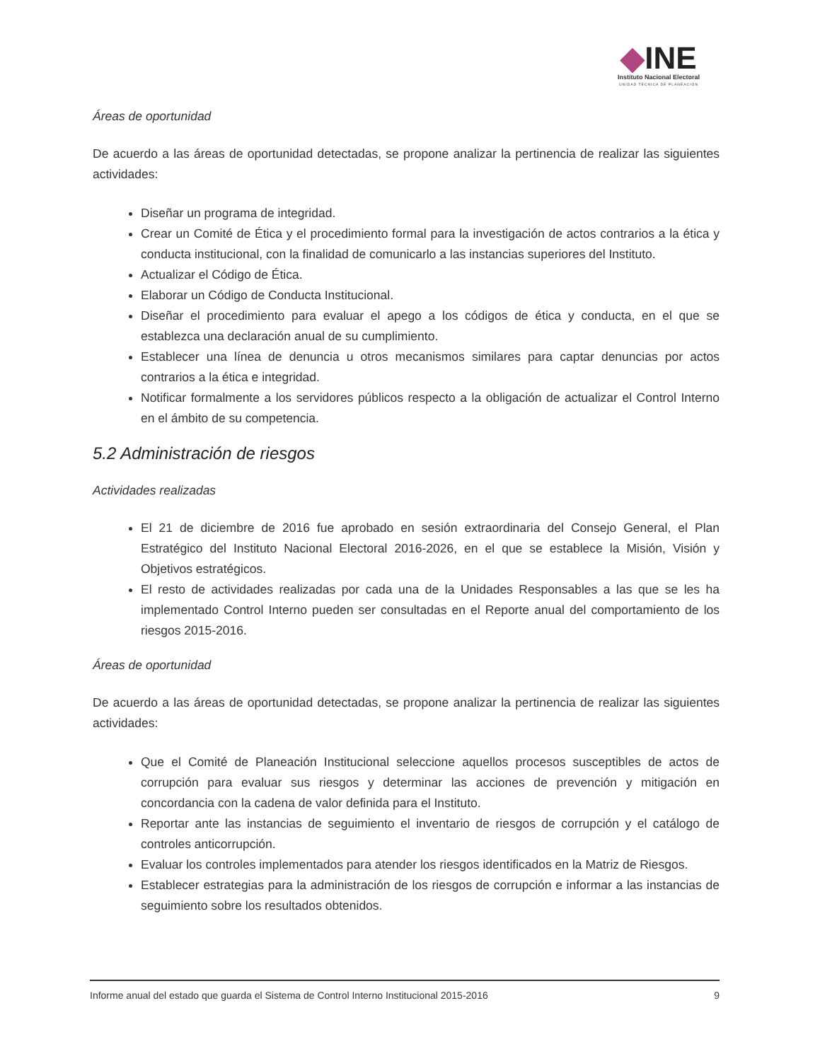◆INE
Instituto Nacional Electoral
UNIDAD TÉCNICA DE PLANEACIÓN
Áreas de oportunidad
De acuerdo a las áreas de oportunidad detectadas, se propone analizar la pertinencia de realizar las siguientes actividades:
Diseñar un programa de integridad.
Crear un Comité de Ética y el procedimiento formal para la investigación de actos contrarios a la ética y conducta institucional, con la finalidad de comunicarlo a las instancias superiores del Instituto.
Actualizar el Código de Ética.
Elaborar un Código de Conducta Institucional.
Diseñar el procedimiento para evaluar el apego a los códigos de ética y conducta, en el que se establezca una declaración anual de su cumplimiento.
Establecer una línea de denuncia u otros mecanismos similares para captar denuncias por actos contrarios a la ética e integridad.
Notificar formalmente a los servidores públicos respecto a la obligación de actualizar el Control Interno en el ámbito de su competencia.
5.2 Administración de riesgos
Actividades realizadas
El 21 de diciembre de 2016 fue aprobado en sesión extraordinaria del Consejo General, el Plan Estratégico del Instituto Nacional Electoral 2016-2026, en el que se establece la Misión, Visión y Objetivos estratégicos.
El resto de actividades realizadas por cada una de la Unidades Responsables a las que se les ha implementado Control Interno pueden ser consultadas en el Reporte anual del comportamiento de los riesgos 2015-2016.
Áreas de oportunidad
De acuerdo a las áreas de oportunidad detectadas, se propone analizar la pertinencia de realizar las siguientes actividades:
Que el Comité de Planeación Institucional seleccione aquellos procesos susceptibles de actos de corrupción para evaluar sus riesgos y determinar las acciones de prevención y mitigación en concordancia con la cadena de valor definida para el Instituto.
Reportar ante las instancias de seguimiento el inventario de riesgos de corrupción y el catálogo de controles anticorrupción.
Evaluar los controles implementados para atender los riesgos identificados en la Matriz de Riesgos.
Establecer estrategias para la administración de los riesgos de corrupción e informar a las instancias de seguimiento sobre los resultados obtenidos.
Informe anual del estado que guarda el Sistema de Control Interno Institucional 2015-2016 9